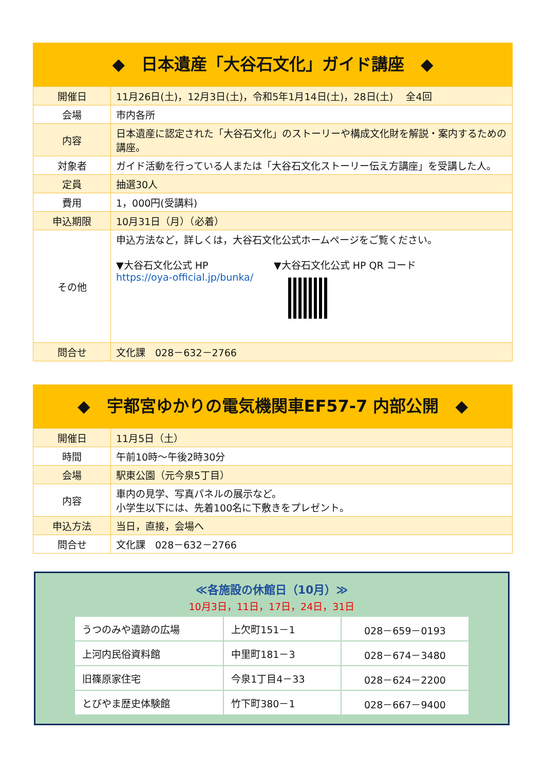◆　日本遺産「大谷石文化」ガイド講座　◆
| 開催日 | 11月26日(土)，12月3日(土)，令和5年1月14日(土)，28日(土) 全4回 |
| 会場 | 市内各所 |
| 内容 | 日本遺産に認定された「大谷石文化」のストーリーや構成文化財を解説・案内するための講座。 |
| 対象者 | ガイド活動を行っている人または「大谷石文化ストーリー伝え方講座」を受講した人。 |
| 定員 | 抽選30人 |
| 費用 | 1，000円(受講料) |
| 申込期限 | 10月31日（月）（必着） |
| その他 | 申込方法など，詳しくは，大谷石文化公式ホームページをご覧ください。 ▼大谷石文化公式 HP https://oya-official.jp/bunka/ ▼大谷石文化公式 HP QR コード |
| 問合せ | 文化課 028－632－2766 |
◆　宇都宮ゆかりの電気機関車EF57-7 内部公開　◆
| 開催日 | 11月5日（土） |
| 時間 | 午前10時～午後2時30分 |
| 会場 | 駅東公園（元今泉5丁目） |
| 内容 | 車内の見学、写真パネルの展示など。 小学生以下には、先着100名に下敷きをプレゼント。 |
| 申込方法 | 当日，直接，会場へ |
| 問合せ | 文化課 028－632－2766 |
≪各施設の休館日（10月）≫
10月3日，11日，17日，24日，31日
| うつのみや遺跡の広場 | 上欠町151－1 | 028－659－0193 |
| 上河内民俗資料館 | 中里町181－3 | 028－674－3480 |
| 旧篠原家住宅 | 今泉1丁目4－33 | 028－624－2200 |
| とびやま歴史体験館 | 竹下町380－1 | 028－667－9400 |